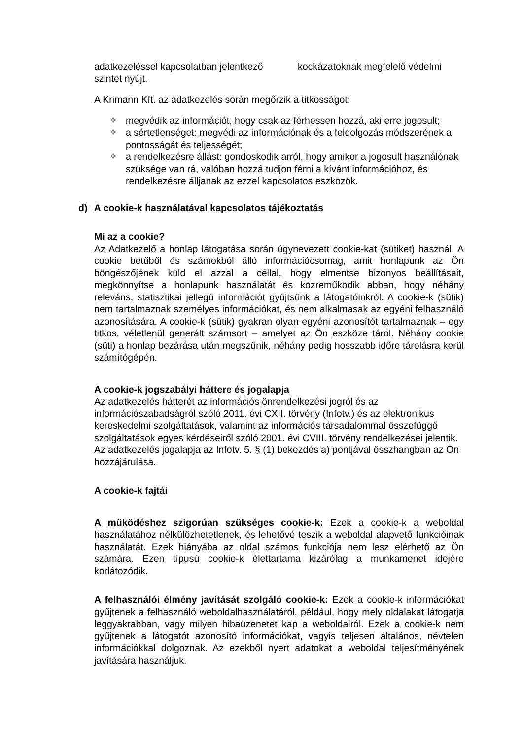adatkezeléssel kapcsolatban jelentkező kockázatoknak megfelelő védelmi szintet nyújt.
A Krimann Kft. az adatkezelés során megőrzik a titkosságot:
❖ megvédik az információt, hogy csak az férhessen hozzá, aki erre jogosult;
❖ a sértetlenséget: megvédi az információnak és a feldolgozás módszerének a pontosságát és teljességét;
❖ a rendelkezésre állást: gondoskodik arról, hogy amikor a jogosult használónak szüksége van rá, valóban hozzá tudjon férni a kívánt információhoz, és rendelkezésre álljanak az ezzel kapcsolatos eszközök.
d) A cookie-k használatával kapcsolatos tájékoztatás
Mi az a cookie?
Az Adatkezelő a honlap látogatása során úgynevezett cookie-kat (sütiket) használ. A cookie betűből és számokból álló információcsomag, amit honlapunk az Ön böngészőjének küld el azzal a céllal, hogy elmentse bizonyos beállításait, megkönnyítse a honlapunk használatát és közreműködik abban, hogy néhány releváns, statisztikai jellegű információt gyűjtsünk a látogatóinkról. A cookie-k (sütik) nem tartalmaznak személyes információkat, és nem alkalmasak az egyéni felhasználó azonosítására. A cookie-k (sütik) gyakran olyan egyéni azonosítót tartalmaznak – egy titkos, véletlenül generált számsort – amelyet az Ön eszköze tárol. Néhány cookie (süti) a honlap bezárása után megszűnik, néhány pedig hosszabb időre tárolásra kerül számítógépén.
A cookie-k jogszabályi háttere és jogalapja
Az adatkezelés hátterét az információs önrendelkezési jogról és az információszabadságról szóló 2011. évi CXII. törvény (Infotv.) és az elektronikus kereskedelmi szolgáltatások, valamint az információs társadalommal összefüggő szolgáltatások egyes kérdéseiről szóló 2001. évi CVIII. törvény rendelkezései jelentik. Az adatkezelés jogalapja az Infotv. 5. § (1) bekezdés a) pontjával összhangban az Ön hozzájárulása.
A cookie-k fajtái
A működéshez szigorúan szükséges cookie-k: Ezek a cookie-k a weboldal használatához nélkülözhetetlenek, és lehetővé teszik a weboldal alapvető funkcióinak használatát. Ezek hiányába az oldal számos funkciója nem lesz elérhető az Ön számára. Ezen típusú cookie-k élettartama kizárólag a munkamenet idejére korlátozódik.
A felhasználói élmény javítását szolgáló cookie-k: Ezek a cookie-k információkat gyűjtenek a felhasználó weboldalhasználatáról, például, hogy mely oldalakat látogatja leggyakrabban, vagy milyen hibaüzenetet kap a weboldalról. Ezek a cookie-k nem gyűjtenek a látogatót azonosító információkat, vagyis teljesen általános, névtelen információkkal dolgoznak. Az ezekből nyert adatokat a weboldal teljesítményének javítására használjuk.